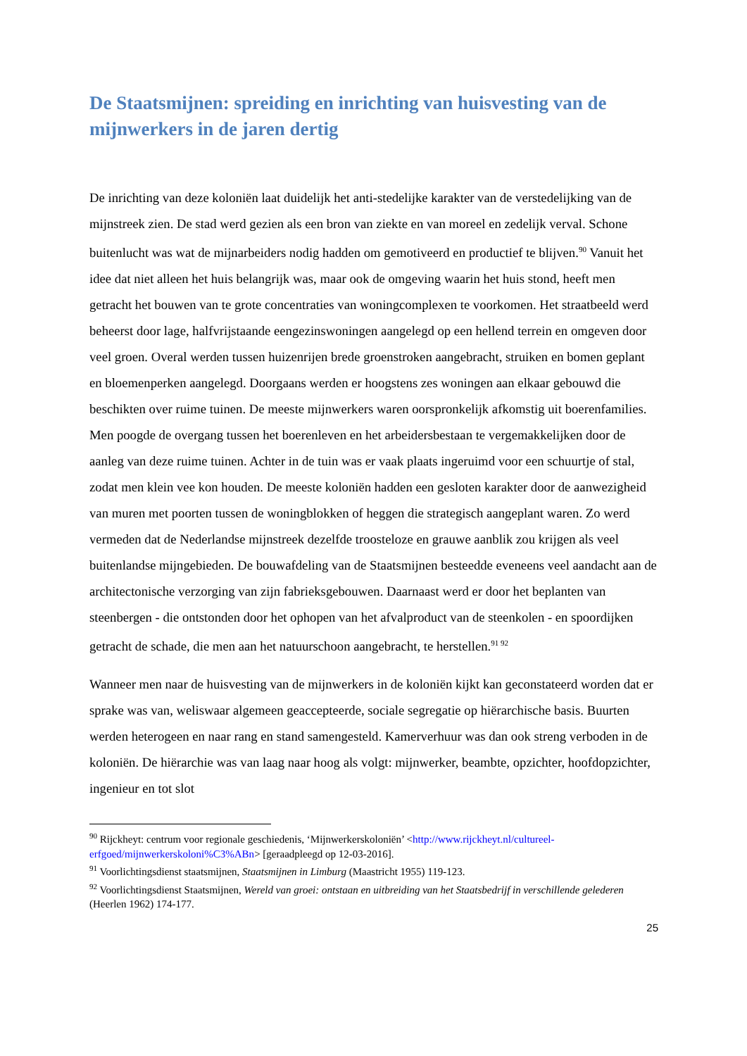De Staatsmijnen: spreiding en inrichting van huisvesting van de mijnwerkers in de jaren dertig
De inrichting van deze koloniën laat duidelijk het anti-stedelijke karakter van de verstedelijking van de mijnstreek zien. De stad werd gezien als een bron van ziekte en van moreel en zedelijk verval. Schone buitenlucht was wat de mijnarbeiders nodig hadden om gemotiveerd en productief te blijven.<sup>90</sup> Vanuit het idee dat niet alleen het huis belangrijk was, maar ook de omgeving waarin het huis stond, heeft men getracht het bouwen van te grote concentraties van woningcomplexen te voorkomen. Het straatbeeld werd beheerst door lage, halfvrijstaande eengezinswoningen aangelegd op een hellend terrein en omgeven door veel groen. Overal werden tussen huizenrijen brede groenstroken aangebracht, struiken en bomen geplant en bloemenperken aangelegd. Doorgaans werden er hoogstens zes woningen aan elkaar gebouwd die beschikten over ruime tuinen. De meeste mijnwerkers waren oorspronkelijk afkomstig uit boerenfamilies. Men poogde de overgang tussen het boerenleven en het arbeidersbestaan te vergemakkelijken door de aanleg van deze ruime tuinen. Achter in de tuin was er vaak plaats ingeruimd voor een schuurtje of stal, zodat men klein vee kon houden. De meeste koloniën hadden een gesloten karakter door de aanwezigheid van muren met poorten tussen de woningblokken of heggen die strategisch aangeplant waren. Zo werd vermeden dat de Nederlandse mijnstreek dezelfde troosteloze en grauwe aanblik zou krijgen als veel buitenlandse mijngebieden. De bouwafdeling van de Staatsmijnen besteedde eveneens veel aandacht aan de architectonische verzorging van zijn fabrieksgebouwen. Daarnaast werd er door het beplanten van steenbergen - die ontstonden door het ophopen van het afvalproduct van de steenkolen - en spoordijken getracht de schade, die men aan het natuurschoon aangebracht, te herstellen.<sup>91 92</sup>
Wanneer men naar de huisvesting van de mijnwerkers in de koloniën kijkt kan geconstateerd worden dat er sprake was van, weliswaar algemeen geaccepteerde, sociale segregatie op hiërarchische basis. Buurten werden heterogeen en naar rang en stand samengesteld. Kamerverhuur was dan ook streng verboden in de koloniën. De hiërarchie was van laag naar hoog als volgt: mijnwerker, beambte, opzichter, hoofdopzichter, ingenieur en tot slot
<sup>90</sup> Rijckheyt: centrum voor regionale geschiedenis, ‘Mijnwerkerskoloniën’ <http://www.rijckheyt.nl/cultureel-erfgoed/mijnwerkerskoloni%C3%ABn> [geraadpleegd op 12-03-2016].
<sup>91</sup> Voorlichtingsdienst staatsmijnen, Staatsmijnen in Limburg (Maastricht 1955) 119-123.
<sup>92</sup> Voorlichtingsdienst Staatsmijnen, Wereld van groei: ontstaan en uitbreiding van het Staatsbedrijf in verschillende gelederen (Heerlen 1962) 174-177.
25